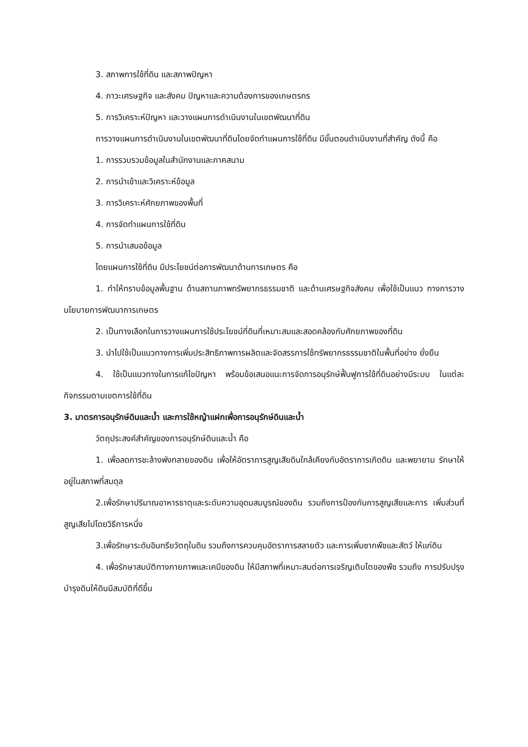3. สภาพการใช้ที่ดิน และสภาพปัญหา
4. ภาวะเศรษฐกิจ และสังคม ปัญหาและความต้องการของเกษตรกร
5. การวิเคราะห์ปัญหา และวางแผนการดำเนินงานในเขตพัฒนาที่ดิน
การวางแผนการดำเนินงานในเขตพัฒนาที่ดินโดยจัดทำแผนการใช้ที่ดิน มีขั้นตอนดำเนินงานที่สำคัญ ดังนี้ คือ
1. การรวบรวมข้อมูลในสำนักงานและภาคสนาม
2. การนำเข้าและวิเคราะห์ข้อมูล
3. การวิเคราะห์ศักยภาพของพื้นที่
4. การจัดทำแผนการใช้ที่ดิน
5. การนำเสนอข้อมูล
โดยแผนการใช้ที่ดิน มีประโยชน์ต่อการพัฒนาด้านการเกษตร คือ
1. ทำให้ทราบข้อมูลพื้นฐาน ด้านสถานภาพทรัพยากรธรรมชาติ และด้านเศรษฐกิจสังคม เพื่อใช้เป็นแนว ทางการวางนโยบายการพัฒนาการเกษตร
2. เป็นทางเลือกในการวางแผนการใช้ประโยชน์ที่ดินที่เหมาะสมและสอดคล้องกับศักยภาพของที่ดิน
3. นำไปใช้เป็นแนวทางการเพิ่มประสิทธิภาพการผลิตและจัดสรรการใช้ทรัพยากรธรรมชาติในพื้นที่อย่าง ยั่งยืน
4. ใช้เป็นแนวทางในการแก้ไขปัญหา พร้อมข้อเสนอแนะการจัดการอนุรักษ์ฟื้นฟูการใช้ที่ดินอย่างมีระบบ ในแต่ละกิจกรรมตามเขตการใช้ที่ดิน
3. มาตรการอนุรักษ์ดินและน้ำ และการใช้หญ้าแฝกเพื่อการอนุรักษ์ดินและน้ำ
วัตถุประสงค์สำคัญของการอนุรักษ์ดินและน้ำ คือ
1. เพื่อลดการชะล้างพังทลายของดิน เพื่อให้อัตราการสูญเสียดินใกล้เคียงกับอัตราการเกิดดิน และพยายาม รักษาให้อยู่ในสภาพที่สมดุล
2.เพื่อรักษาปริมาณอาหารธาตุและระดับความอุดมสมบูรณ์ของดิน รวมถึงการป้องกันการสูญเสียและการ เพิ่มส่วนที่สูญเสียไปโดยวิธีการหนึ่ง
3.เพื่อรักษาระดับอินทรียวัตถุในดิน รวมถึงการควบคุมอัตราการสลายตัว และการเพิ่มซากพืชและสัตว์ ให้แก่ดิน
4. เพื่อรักษาสมบัติทางกายภาพและเคมีของดิน ให้มีสภาพที่เหมาะสมต่อการเจริญเติบโตของพืช รวมถึง การปรับปรุงบำรุงดินให้ดินมีสมบัติที่ดีขึ้น